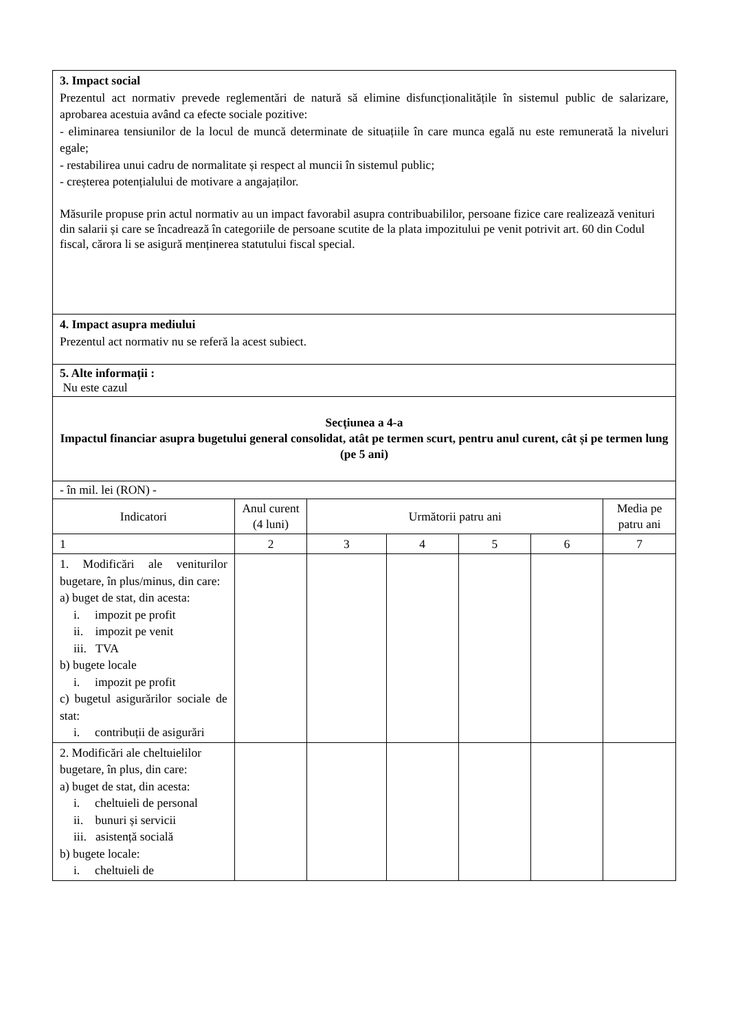| 3. Impact social Prezentul act normativ prevede reglementări de natură să elimine disfuncționalitățile în sistemul public de salarizare, aprobarea acestuia având ca efecte sociale pozitive: - eliminarea tensiunilor de la locul de muncă determinate de situațiile în care munca egală nu este remunerată la niveluri egale; - restabilirea unui cadru de normalitate și respect al muncii în sistemul public; - creșterea potențialului de motivare a angajaților. Măsurile propuse prin actul normativ au un impact favorabil asupra contribuabililor, persoane fizice care realizează venituri din salarii și care se încadrează în categoriile de persoane scutite de la plata impozitului pe venit potrivit art. 60 din Codul fiscal, cărora li se asigură menținerea statutului fiscal special. | | | | | | |
| 4. Impact asupra mediului Prezentul act normativ nu se referă la acest subiect. | | | | | | |
| 5. Alte informații : Nu este cazul | | | | | | |
| Secțiunea a 4-a Impactul financiar asupra bugetului general consolidat, atât pe termen scurt, pentru anul curent, cât și pe termen lung (pe 5 ani) | | | | | | |
| - în mil. lei (RON) - | | | | | | |
| Indicatori | Anul curent (4 luni) | Următorii patru ani | | | | Media pe patru ani |
| 1 | 2 | 3 | 4 | 5 | 6 | 7 |
| 1. Modificări ale veniturilor bugetare, în plus/minus, din care: a) buget de stat, din acesta: i. impozit pe profit ii. impozit pe venit iii. TVA b) bugete locale i. impozit pe profit c) bugetul asigurărilor sociale de stat: i. contribuții de asigurări | | | | | | |
| 2. Modificări ale cheltuielilor bugetare, în plus, din care: a) buget de stat, din acesta: i. cheltuieli de personal ii. bunuri și servicii iii. asistență socială b) bugete locale: i. cheltuieli de | | | | | | |